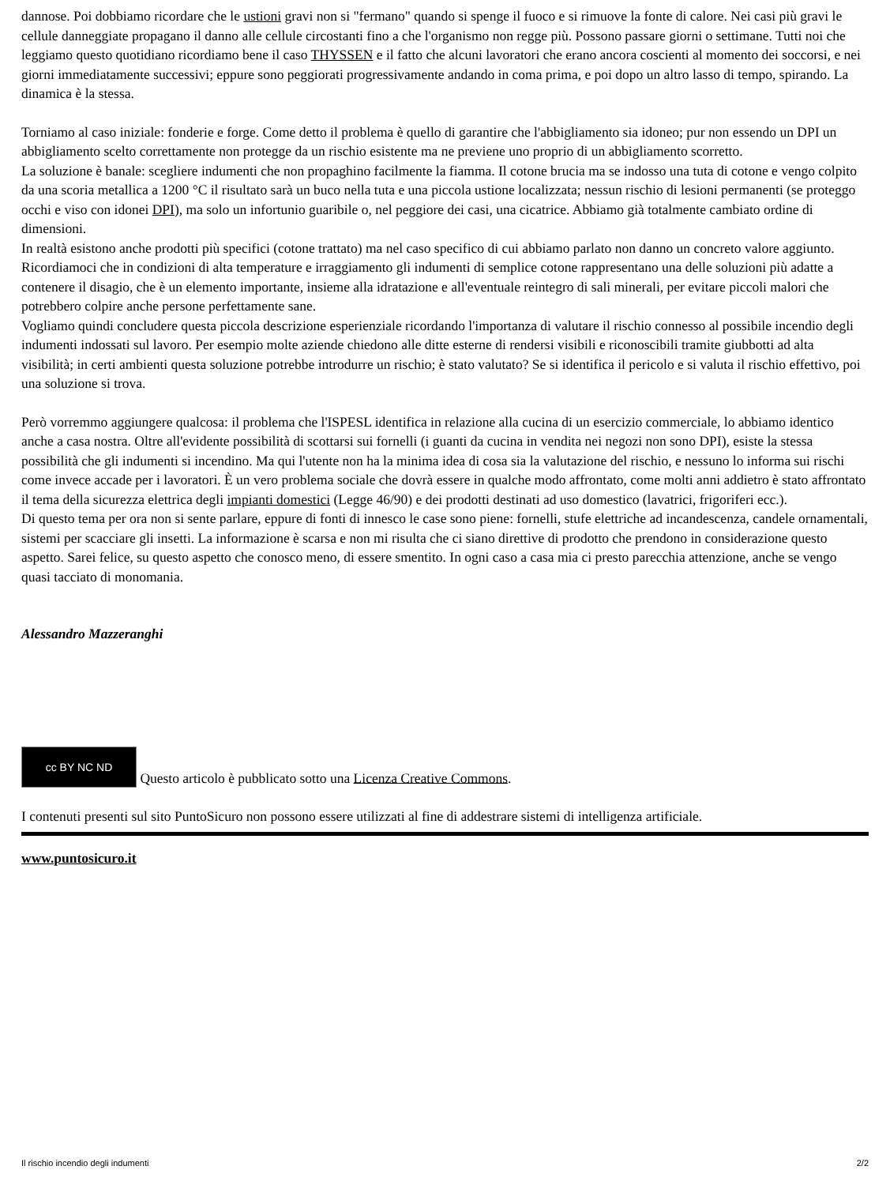dannose. Poi dobbiamo ricordare che le ustioni gravi non si "fermano" quando si spenge il fuoco e si rimuove la fonte di calore. Nei casi più gravi le cellule danneggiate propagano il danno alle cellule circostanti fino a che l'organismo non regge più. Possono passare giorni o settimane. Tutti noi che leggiamo questo quotidiano ricordiamo bene il caso THYSSEN e il fatto che alcuni lavoratori che erano ancora coscienti al momento dei soccorsi, e nei giorni immediatamente successivi; eppure sono peggiorati progressivamente andando in coma prima, e poi dopo un altro lasso di tempo, spirando. La dinamica è la stessa.
Torniamo al caso iniziale: fonderie e forge. Come detto il problema è quello di garantire che l'abbigliamento sia idoneo; pur non essendo un DPI un abbigliamento scelto correttamente non protegge da un rischio esistente ma ne previene uno proprio di un abbigliamento scorretto.
La soluzione è banale: scegliere indumenti che non propaghino facilmente la fiamma. Il cotone brucia ma se indosso una tuta di cotone e vengo colpito da una scoria metallica a 1200 °C il risultato sarà un buco nella tuta e una piccola ustione localizzata; nessun rischio di lesioni permanenti (se proteggo occhi e viso con idonei DPI), ma solo un infortunio guaribile o, nel peggiore dei casi, una cicatrice. Abbiamo già totalmente cambiato ordine di dimensioni.
In realtà esistono anche prodotti più specifici (cotone trattato) ma nel caso specifico di cui abbiamo parlato non danno un concreto valore aggiunto. Ricordiamoci che in condizioni di alta temperature e irraggiamento gli indumenti di semplice cotone rappresentano una delle soluzioni più adatte a contenere il disagio, che è un elemento importante, insieme alla idratazione e all'eventuale reintegro di sali minerali, per evitare piccoli malori che potrebbero colpire anche persone perfettamente sane.
Vogliamo quindi concludere questa piccola descrizione esperienziale ricordando l'importanza di valutare il rischio connesso al possibile incendio degli indumenti indossati sul lavoro. Per esempio molte aziende chiedono alle ditte esterne di rendersi visibili e riconoscibili tramite giubbotti ad alta visibilità; in certi ambienti questa soluzione potrebbe introdurre un rischio; è stato valutato? Se si identifica il pericolo e si valuta il rischio effettivo, poi una soluzione si trova.
Però vorremmo aggiungere qualcosa: il problema che l'ISPESL identifica in relazione alla cucina di un esercizio commerciale, lo abbiamo identico anche a casa nostra. Oltre all'evidente possibilità di scottarsi sui fornelli (i guanti da cucina in vendita nei negozi non sono DPI), esiste la stessa possibilità che gli indumenti si incendino. Ma qui l'utente non ha la minima idea di cosa sia la valutazione del rischio, e nessuno lo informa sui rischi come invece accade per i lavoratori. È un vero problema sociale che dovrà essere in qualche modo affrontato, come molti anni addietro è stato affrontato il tema della sicurezza elettrica degli impianti domestici (Legge 46/90) e dei prodotti destinati ad uso domestico (lavatrici, frigoriferi ecc.).
Di questo tema per ora non si sente parlare, eppure di fonti di innesco le case sono piene: fornelli, stufe elettriche ad incandescenza, candele ornamentali, sistemi per scacciare gli insetti. La informazione è scarsa e non mi risulta che ci siano direttive di prodotto che prendono in considerazione questo aspetto. Sarei felice, su questo aspetto che conosco meno, di essere smentito. In ogni caso a casa mia ci presto parecchia attenzione, anche se vengo quasi tacciato di monomania.
Alessandro Mazzeranghi
cc BY NC ND Questo articolo è pubblicato sotto una Licenza Creative Commons.
I contenuti presenti sul sito PuntoSicuro non possono essere utilizzati al fine di addestrare sistemi di intelligenza artificiale.
www.puntosicuro.it
Il rischio incendio degli indumenti 2/2